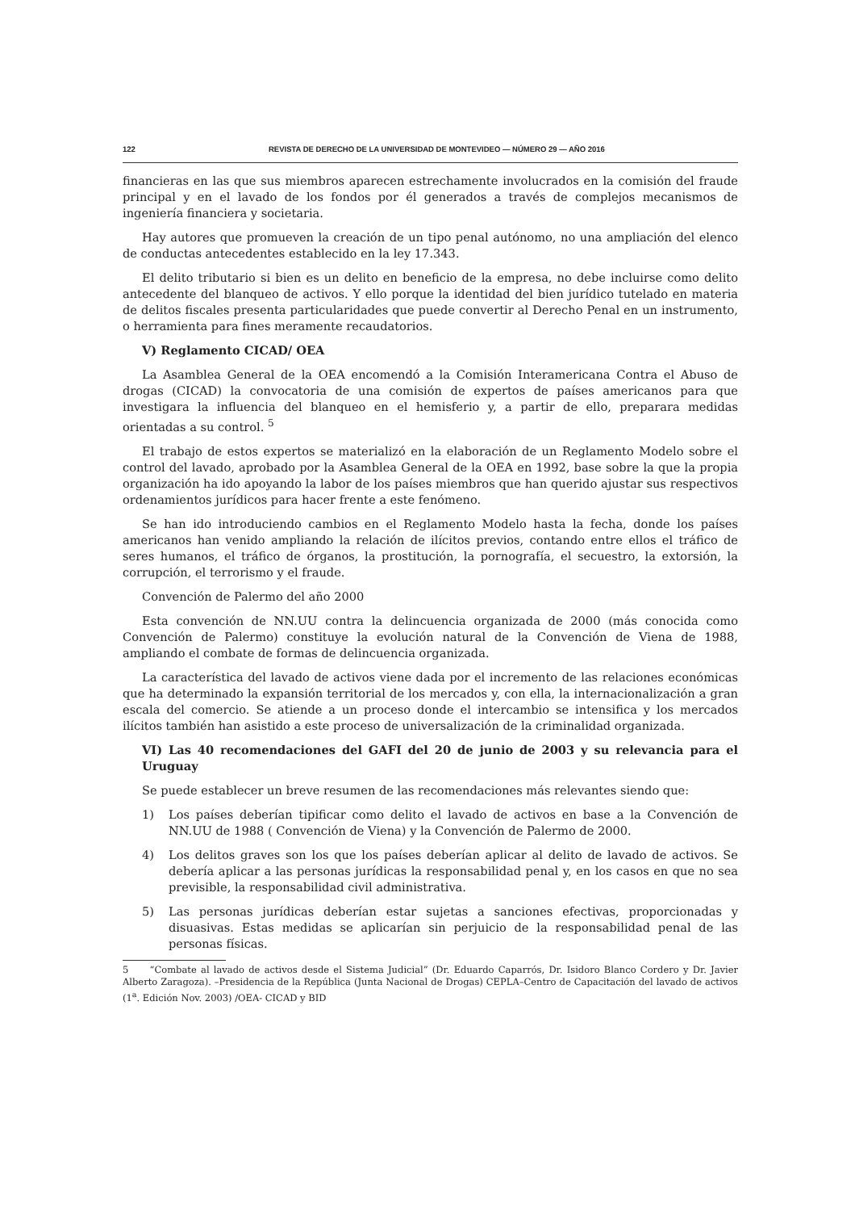122 REVISTA DE DERECHO DE LA UNIVERSIDAD DE MONTEVIDEO — NÚMERO 29 — AÑO 2016
financieras en las que sus miembros aparecen estrechamente involucrados en la comisión del fraude principal y en el lavado de los fondos por él generados a través de complejos mecanismos de ingeniería financiera y societaria.
Hay autores que promueven la creación de un tipo penal autónomo, no una ampliación del elenco de conductas antecedentes establecido en la ley 17.343.
El delito tributario si bien es un delito en beneficio de la empresa, no debe incluirse como delito antecedente del blanqueo de activos. Y ello porque la identidad del bien jurídico tutelado en materia de delitos fiscales presenta particularidades que puede convertir al Derecho Penal en un instrumento, o herramienta para fines meramente recaudatorios.
V) Reglamento CICAD/ OEA
La Asamblea General de la OEA encomendó a la Comisión Interamericana Contra el Abuso de drogas (CICAD) la convocatoria de una comisión de expertos de países americanos para que investigara la influencia del blanqueo en el hemisferio y, a partir de ello, preparara medidas orientadas a su control. <sup>5</sup>
El trabajo de estos expertos se materializó en la elaboración de un Reglamento Modelo sobre el control del lavado, aprobado por la Asamblea General de la OEA en 1992, base sobre la que la propia organización ha ido apoyando la labor de los países miembros que han querido ajustar sus respectivos ordenamientos jurídicos para hacer frente a este fenómeno.
Se han ido introduciendo cambios en el Reglamento Modelo hasta la fecha, donde los países americanos han venido ampliando la relación de ilícitos previos, contando entre ellos el tráfico de seres humanos, el tráfico de órganos, la prostitución, la pornografía, el secuestro, la extorsión, la corrupción, el terrorismo y el fraude.
Convención de Palermo del año 2000
Esta convención de NN.UU contra la delincuencia organizada de 2000 (más conocida como Convención de Palermo) constituye la evolución natural de la Convención de Viena de 1988, ampliando el combate de formas de delincuencia organizada.
La característica del lavado de activos viene dada por el incremento de las relaciones económicas que ha determinado la expansión territorial de los mercados y, con ella, la internacionalización a gran escala del comercio. Se atiende a un proceso donde el intercambio se intensifica y los mercados ilícitos también han asistido a este proceso de universalización de la criminalidad organizada.
VI) Las 40 recomendaciones del GAFI del 20 de junio de 2003 y su relevancia para el Uruguay
Se puede establecer un breve resumen de las recomendaciones más relevantes siendo que:
1) Los países deberían tipificar como delito el lavado de activos en base a la Convención de NN.UU de 1988 ( Convención de Viena) y la Convención de Palermo de 2000.
4) Los delitos graves son los que los países deberían aplicar al delito de lavado de activos. Se debería aplicar a las personas jurídicas la responsabilidad penal y, en los casos en que no sea previsible, la responsabilidad civil administrativa.
5) Las personas jurídicas deberían estar sujetas a sanciones efectivas, proporcionadas y disuasivas. Estas medidas se aplicarían sin perjuicio de la responsabilidad penal de las personas físicas.
5 “Combate al lavado de activos desde el Sistema Judicial” (Dr. Eduardo Caparrós, Dr. Isidoro Blanco Cordero y Dr. Javier Alberto Zaragoza). –Presidencia de la República (Junta Nacional de Drogas) CEPLA–Centro de Capacitación del lavado de activos (1<sup>a</sup>. Edición Nov. 2003) /OEA- CICAD y BID